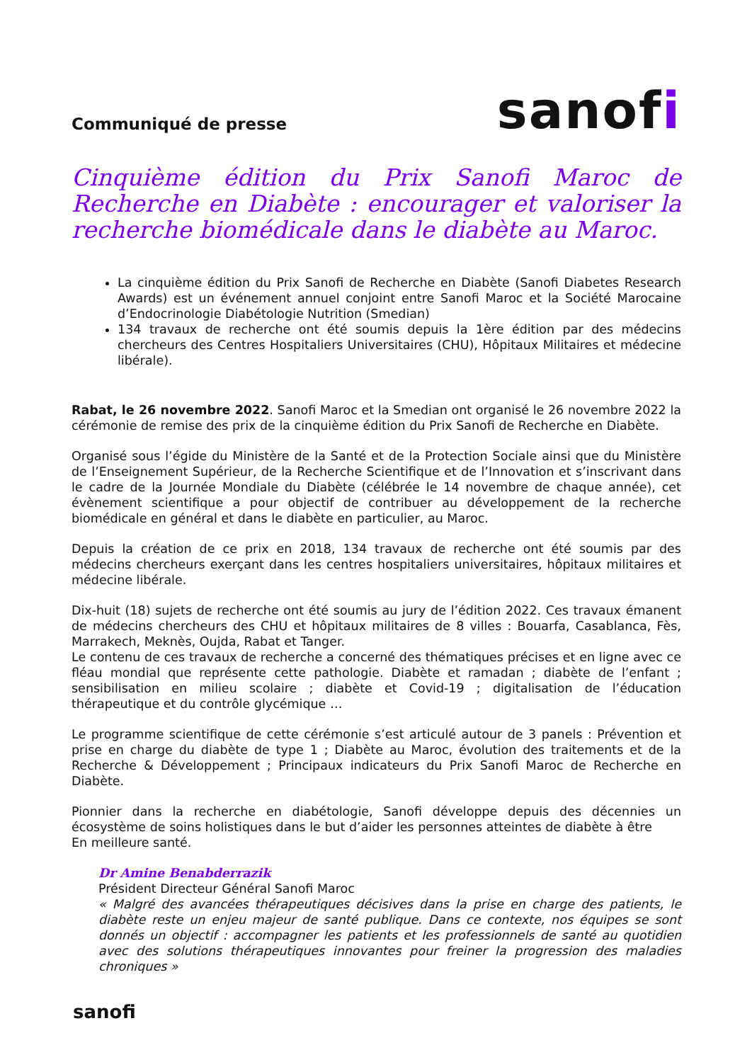Communiqué de presse
sanofi
Cinquième édition du Prix Sanofi Maroc de Recherche en Diabète : encourager et valoriser la recherche biomédicale dans le diabète au Maroc.
La cinquième édition du Prix Sanofi de Recherche en Diabète (Sanofi Diabetes Research Awards) est un événement annuel conjoint entre Sanofi Maroc et la Société Marocaine d’Endocrinologie Diabétologie Nutrition (Smedian)
134 travaux de recherche ont été soumis depuis la 1ère édition par des médecins chercheurs des Centres Hospitaliers Universitaires (CHU), Hôpitaux Militaires et médecine libérale).
Rabat, le 26 novembre 2022. Sanofi Maroc et la Smedian ont organisé le 26 novembre 2022 la cérémonie de remise des prix de la cinquième édition du Prix Sanofi de Recherche en Diabète.
Organisé sous l’égide du Ministère de la Santé et de la Protection Sociale ainsi que du Ministère de l’Enseignement Supérieur, de la Recherche Scientifique et de l’Innovation et s’inscrivant dans le cadre de la Journée Mondiale du Diabète (célébrée le 14 novembre de chaque année), cet évènement scientifique a pour objectif de contribuer au développement de la recherche biomédicale en général et dans le diabète en particulier, au Maroc.
Depuis la création de ce prix en 2018, 134 travaux de recherche ont été soumis par des médecins chercheurs exerçant dans les centres hospitaliers universitaires, hôpitaux militaires et médecine libérale.
Dix-huit (18) sujets de recherche ont été soumis au jury de l’édition 2022. Ces travaux émanent de médecins chercheurs des CHU et hôpitaux militaires de 8 villes : Bouarfa, Casablanca, Fès, Marrakech, Meknès, Oujda, Rabat et Tanger.
Le contenu de ces travaux de recherche a concerné des thématiques précises et en ligne avec ce fléau mondial que représente cette pathologie. Diabète et ramadan ; diabète de l’enfant ; sensibilisation en milieu scolaire ; diabète et Covid-19 ; digitalisation de l’éducation thérapeutique et du contrôle glycémique …
Le programme scientifique de cette cérémonie s’est articulé autour de 3 panels : Prévention et prise en charge du diabète de type 1 ; Diabète au Maroc, évolution des traitements et de la Recherche & Développement ; Principaux indicateurs du Prix Sanofi Maroc de Recherche en Diabète.
Pionnier dans la recherche en diabétologie, Sanofi développe depuis des décennies un écosystème de soins holistiques dans le but d’aider les personnes atteintes de diabète à être
En meilleure santé.
Dr Amine Benabderrazik
Président Directeur Général Sanofi Maroc
« Malgré des avancées thérapeutiques décisives dans la prise en charge des patients, le diabète reste un enjeu majeur de santé publique. Dans ce contexte, nos équipes se sont donnés un objectif : accompagner les patients et les professionnels de santé au quotidien avec des solutions thérapeutiques innovantes pour freiner la progression des maladies chroniques »
sanofi